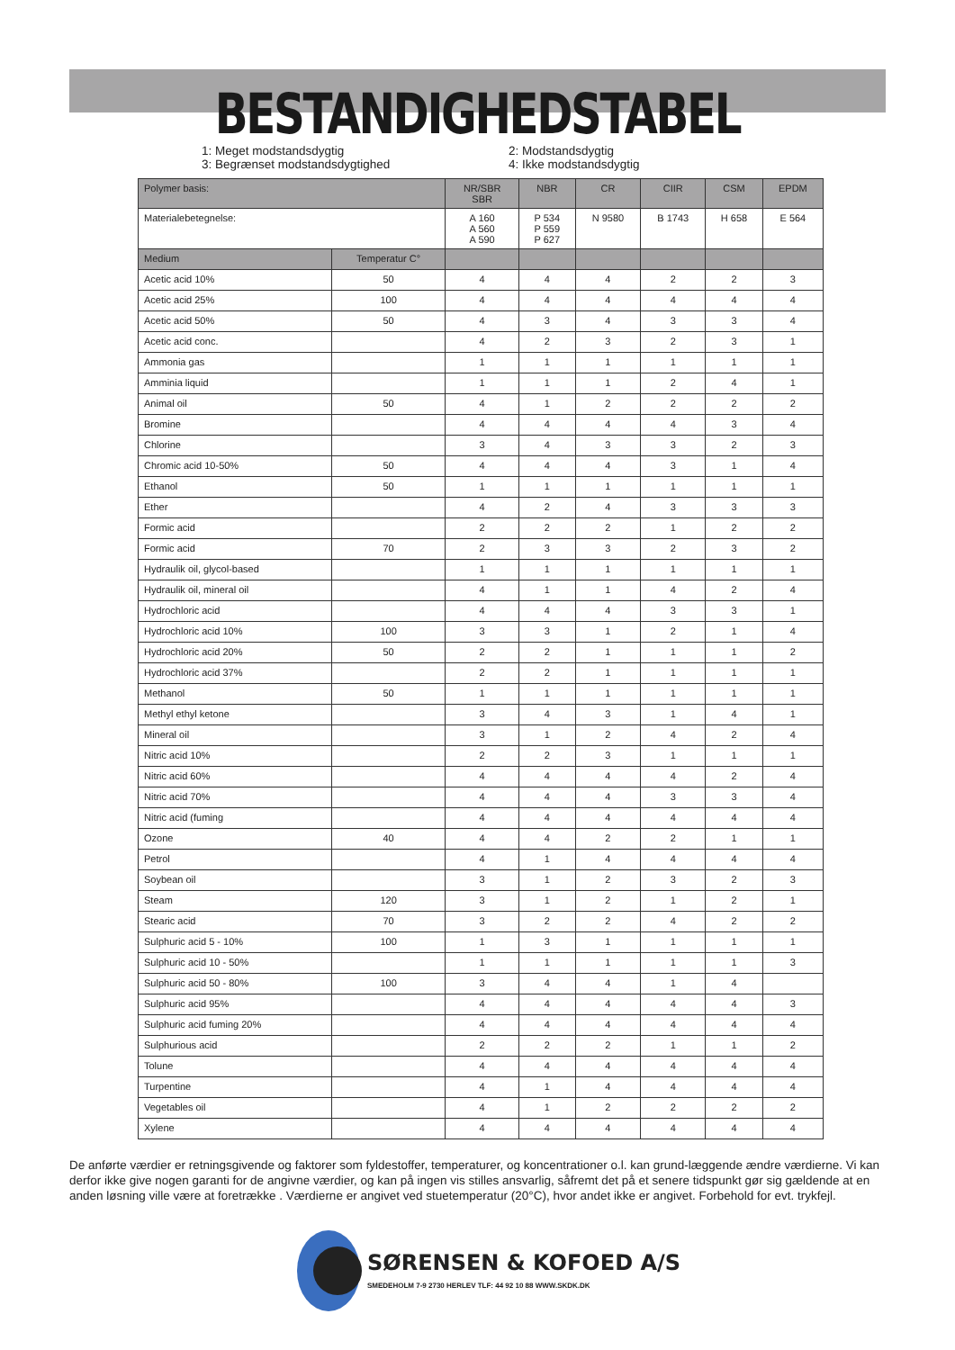BESTANDIGHEDSTABEL
1: Meget modstandsdygtig
3: Begrænset modstandsdygtighed
2: Modstandsdygtig
4: Ikke modstandsdygtig
| Polymer basis: | | NR/SBR SBR | NBR | CR | CIIR | CSM | EPDM |
| --- | --- | --- | --- | --- | --- | --- | --- |
| Materialebetegnelse: | | A 160 A 560 A 590 | P 534 P 559 P 627 | N 9580 | B 1743 | H 658 | E 564 |
| Medium | Temperatur C° | | | | | | |
| Acetic acid 10% | 50 | 4 | 4 | 4 | 2 | 2 | 3 |
| Acetic acid 25% | 100 | 4 | 4 | 4 | 4 | 4 | 4 |
| Acetic acid 50% | 50 | 4 | 3 | 4 | 3 | 3 | 4 |
| Acetic acid conc. | | 4 | 2 | 3 | 2 | 3 | 1 |
| Ammonia gas | | 1 | 1 | 1 | 1 | 1 | 1 |
| Amminia liquid | | 1 | 1 | 1 | 2 | 4 | 1 |
| Animal oil | 50 | 4 | 1 | 2 | 2 | 2 | 2 |
| Bromine | | 4 | 4 | 4 | 4 | 3 | 4 |
| Chlorine | | 3 | 4 | 3 | 3 | 2 | 3 |
| Chromic acid 10-50% | 50 | 4 | 4 | 4 | 3 | 1 | 4 |
| Ethanol | 50 | 1 | 1 | 1 | 1 | 1 | 1 |
| Ether | | 4 | 2 | 4 | 3 | 3 | 3 |
| Formic acid | | 2 | 2 | 2 | 1 | 2 | 2 |
| Formic acid | 70 | 2 | 3 | 3 | 2 | 3 | 2 |
| Hydraulik oil, glycol-based | | 1 | 1 | 1 | 1 | 1 | 1 |
| Hydraulik oil, mineral oil | | 4 | 1 | 1 | 4 | 2 | 4 |
| Hydrochloric acid | | 4 | 4 | 4 | 3 | 3 | 1 |
| Hydrochloric acid 10% | 100 | 3 | 3 | 1 | 2 | 1 | 4 |
| Hydrochloric acid 20% | 50 | 2 | 2 | 1 | 1 | 1 | 2 |
| Hydrochloric acid 37% | | 2 | 2 | 1 | 1 | 1 | 1 |
| Methanol | 50 | 1 | 1 | 1 | 1 | 1 | 1 |
| Methyl ethyl ketone | | 3 | 4 | 3 | 1 | 4 | 1 |
| Mineral oil | | 3 | 1 | 2 | 4 | 2 | 4 |
| Nitric acid 10% | | 2 | 2 | 3 | 1 | 1 | 1 |
| Nitric acid 60% | | 4 | 4 | 4 | 4 | 2 | 4 |
| Nitric acid 70% | | 4 | 4 | 4 | 3 | 3 | 4 |
| Nitric acid (fuming | | 4 | 4 | 4 | 4 | 4 | 4 |
| Ozone | 40 | 4 | 4 | 2 | 2 | 1 | 1 |
| Petrol | | 4 | 1 | 4 | 4 | 4 | 4 |
| Soybean oil | | 3 | 1 | 2 | 3 | 2 | 3 |
| Steam | 120 | 3 | 1 | 2 | 1 | 2 | 1 |
| Stearic acid | 70 | 3 | 2 | 2 | 4 | 2 | 2 |
| Sulphuric acid 5 - 10% | 100 | 1 | 3 | 1 | 1 | 1 | 1 |
| Sulphuric acid 10 - 50% | | 1 | 1 | 1 | 1 | 1 | 3 |
| Sulphuric acid 50 - 80% | 100 | 3 | 4 | 4 | 1 | 4 | |
| Sulphuric acid 95% | | 4 | 4 | 4 | 4 | 4 | 3 |
| Sulphuric acid fuming 20% | | 4 | 4 | 4 | 4 | 4 | 4 |
| Sulphurious acid | | 2 | 2 | 2 | 1 | 1 | 2 |
| Tolune | | 4 | 4 | 4 | 4 | 4 | 4 |
| Turpentine | | 4 | 1 | 4 | 4 | 4 | 4 |
| Vegetables oil | | 4 | 1 | 2 | 2 | 2 | 2 |
| Xylene | | 4 | 4 | 4 | 4 | 4 | 4 |
De anførte værdier er retningsgivende og faktorer som fyldestoffer, temperaturer, og koncentrationer o.l. kan grund-læggende ændre værdierne. Vi kan derfor ikke give nogen garanti for de angivne værdier, og kan på ingen vis stilles ansvarlig, såfremt det på et senere tidspunkt gør sig gældende at en anden løsning ville være at foretrække . Værdierne er angivet ved stuetemperatur (20°C), hvor andet ikke er angivet. Forbehold for evt. trykfejl.
SØRENSEN & KOFOED A/S
SMEDEHOLM 7-9 2730 HERLEV TLF: 44 92 10 88 WWW.SKDK.DK